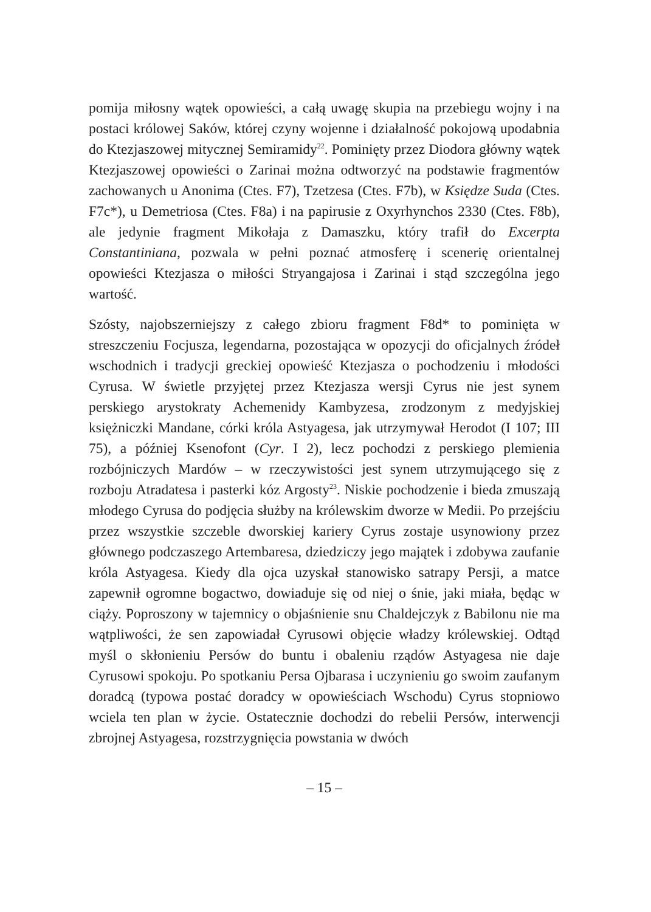pomija miłosny wątek opowieści, a całą uwagę skupia na przebiegu wojny i na postaci królowej Saków, której czyny wojenne i działalność pokojową upodabnia do Ktezjaszowej mitycznej Semiramidy<sup>22</sup>. Pominięty przez Diodora główny wątek Ktezjaszowej opowieści o Zarinai można odtworzyć na podstawie fragmentów zachowanych u Anonima (Ctes. F7), Tzetzesa (Ctes. F7b), w Księdze Suda (Ctes. F7c*), u Demetriosa (Ctes. F8a) i na papirusie z Oxyrhynchos 2330 (Ctes. F8b), ale jedynie fragment Mikołaja z Damaszku, który trafił do Excerpta Constantiniana, pozwala w pełni poznać atmosferę i scenerię orientalnej opowieści Ktezjasza o miłości Stryangajosa i Zarinai i stąd szczególna jego wartość.
Szósty, najobszerniejszy z całego zbioru fragment F8d* to pominięta w streszczeniu Focjusza, legendarna, pozostająca w opozycji do oficjalnych źródeł wschodnich i tradycji greckiej opowieść Ktezjasza o pochodzeniu i młodości Cyrusa. W świetle przyjętej przez Ktezjasza wersji Cyrus nie jest synem perskiego arystokraty Achemenidy Kambyzesa, zrodzonym z medyjskiej księżniczki Mandane, córki króla Astyagesa, jak utrzymywał Herodot (I 107; III 75), a później Ksenofont (Cyr. I 2), lecz pochodzi z perskiego plemienia rozbójniczych Mardów – w rzeczywistości jest synem utrzymującego się z rozboju Atradatesa i pasterki kóz Argosty<sup>23</sup>. Niskie pochodzenie i bieda zmuszają młodego Cyrusa do podjęcia służby na królewskim dworze w Medii. Po przejściu przez wszystkie szczeble dworskiej kariery Cyrus zostaje usynowiony przez głównego podczaszego Artembaresa, dziedziczy jego majątek i zdobywa zaufanie króla Astyagesa. Kiedy dla ojca uzyskał stanowisko satrapy Persji, a matce zapewnił ogromne bogactwo, dowiaduje się od niej o śnie, jaki miała, będąc w ciąży. Poproszony w tajemnicy o objaśnienie snu Chaldejczyk z Babilonu nie ma wątpliwości, że sen zapowiadał Cyrusowi objęcie władzy królewskiej. Odtąd myśl o skłonieniu Persów do buntu i obaleniu rządów Astyagesa nie daje Cyrusowi spokoju. Po spotkaniu Persa Ojbarasa i uczynieniu go swoim zaufanym doradcą (typowa postać doradcy w opowieściach Wschodu) Cyrus stopniowo wciela ten plan w życie. Ostatecznie dochodzi do rebelii Persów, interwencji zbrojnej Astyagesa, rozstrzygnięcia powstania w dwóch
– 15 –